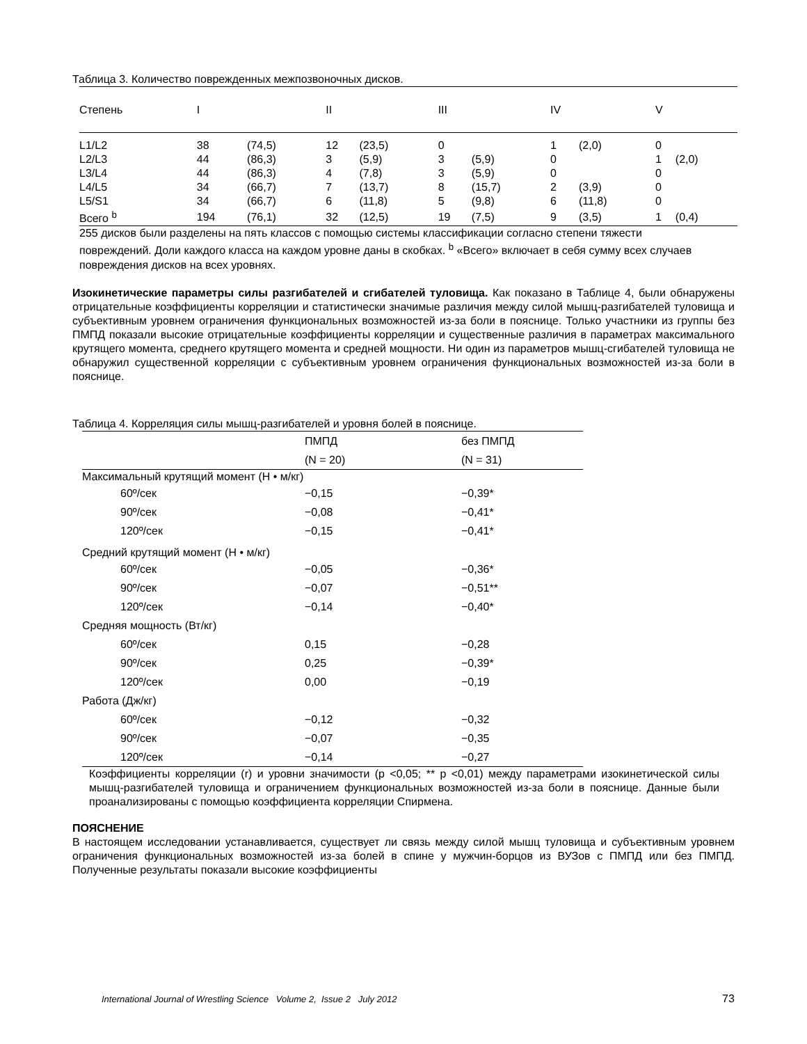Таблица 3. Количество поврежденных межпозвоночных дисков.
| Степень | I | | II | | III | | IV | | V | |
| --- | --- | --- | --- | --- | --- | --- | --- | --- | --- | --- |
| L1/L2 | 38 | (74,5) | 12 | (23,5) | 0 | | 1 | (2,0) | 0 | |
| L2/L3 | 44 | (86,3) | 3 | (5,9) | 3 | (5,9) | 0 | | 1 | (2,0) |
| L3/L4 | 44 | (86,3) | 4 | (7,8) | 3 | (5,9) | 0 | | 0 | |
| L4/L5 | 34 | (66,7) | 7 | (13,7) | 8 | (15,7) | 2 | (3,9) | 0 | |
| L5/S1 | 34 | (66,7) | 6 | (11,8) | 5 | (9,8) | 6 | (11,8) | 0 | |
| Всего <sup>b</sup> | 194 | (76,1) | 32 | (12,5) | 19 | (7,5) | 9 | (3,5) | 1 | (0,4) |
255 дисков были разделены на пять классов с помощью системы классификации согласно степени тяжести повреждений. Доли каждого класса на каждом уровне даны в скобках. <sup>b</sup> «Всего» включает в себя сумму всех случаев повреждения дисков на всех уровнях.
Изокинетические параметры силы разгибателей и сгибателей туловища. Как показано в Таблице 4, были обнаружены отрицательные коэффициенты корреляции и статистически значимые различия между силой мышц-разгибателей туловища и субъективным уровнем ограничения функциональных возможностей из-за боли в пояснице. Только участники из группы без ПМПД показали высокие отрицательные коэффициенты корреляции и существенные различия в параметрах максимального крутящего момента, среднего крутящего момента и средней мощности. Ни один из параметров мышц-сгибателей туловища не обнаружил существенной корреляции с субъективным уровнем ограничения функциональных возможностей из-за боли в пояснице.
Таблица 4. Корреляция силы мышц-разгибателей и уровня болей в пояснице.
| | ПМПД | без ПМПД |
| | (N = 20) | (N = 31) |
| Максимальный крутящий момент (Н • м/кг) | | |
| 60º/сек | −0,15 | −0,39* |
| 90º/сек | −0,08 | −0,41* |
| 120º/сек | −0,15 | −0,41* |
| Средний крутящий момент (Н • м/кг) | | |
| 60º/сек | −0,05 | −0,36* |
| 90º/сек | −0,07 | −0,51** |
| 120º/сек | −0,14 | −0,40* |
| Средняя мощность (Вт/кг) | | |
| 60º/сек | 0,15 | −0,28 |
| 90º/сек | 0,25 | −0,39* |
| 120º/сек | 0,00 | −0,19 |
| Работа (Дж/кг) | | |
| 60º/сек | −0,12 | −0,32 |
| 90º/сек | −0,07 | −0,35 |
| 120º/сек | −0,14 | −0,27 |
Коэффициенты корреляции (r) и уровни значимости (p <0,05; ** p <0,01) между параметрами изокинетической силы мышц-разгибателей туловища и ограничением функциональных возможностей из-за боли в пояснице. Данные были проанализированы с помощью коэффициента корреляции Спирмена.
ПОЯСНЕНИЕ
В настоящем исследовании устанавливается, существует ли связь между силой мышц туловища и субъективным уровнем ограничения функциональных возможностей из-за болей в спине у мужчин-борцов из ВУЗов с ПМПД или без ПМПД. Полученные результаты показали высокие коэффициенты
International Journal of Wrestling Science Volume 2, Issue 2 July 2012
73